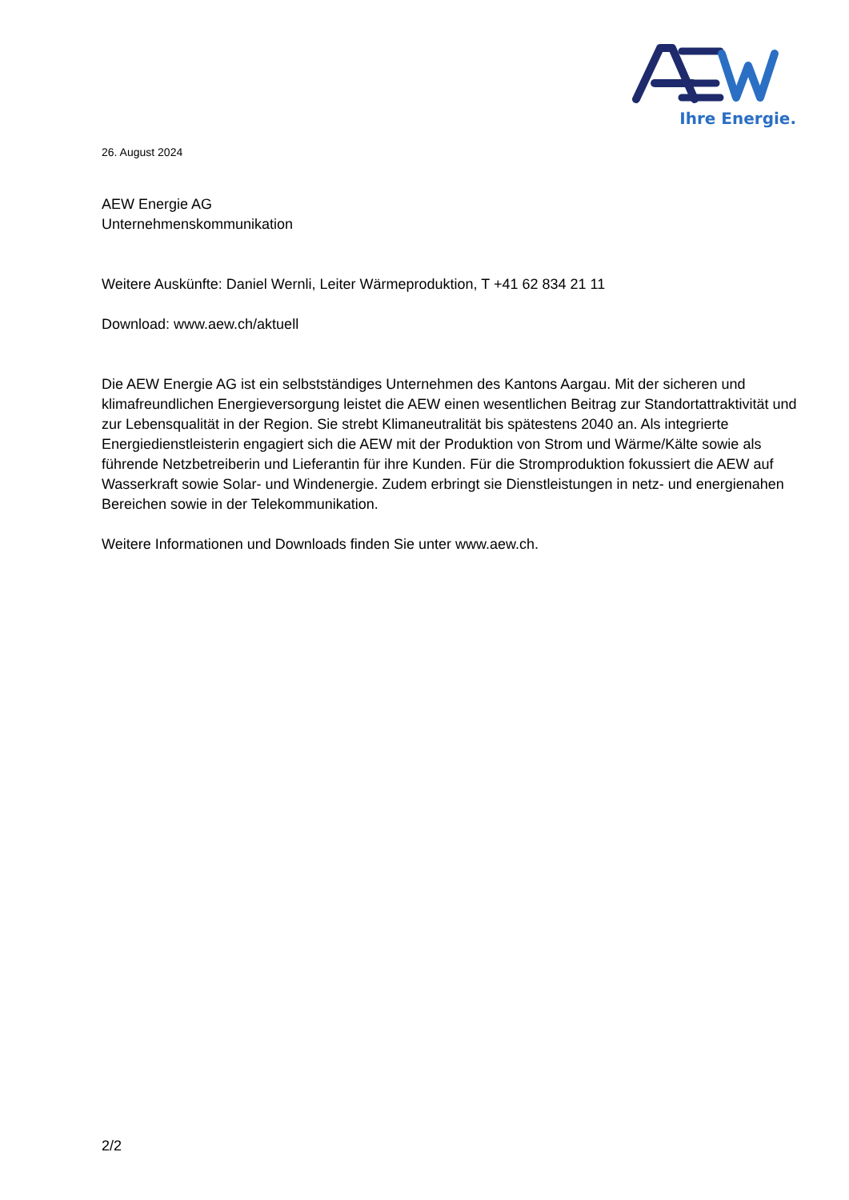Ihre Energie.
26. August 2024
AEW Energie AG
Unternehmenskommunikation
Weitere Auskünfte: Daniel Wernli, Leiter Wärmeproduktion, T +41 62 834 21 11
Download: www.aew.ch/aktuell
Die AEW Energie AG ist ein selbstständiges Unternehmen des Kantons Aargau. Mit der sicheren und klimafreundlichen Energieversorgung leistet die AEW einen wesentlichen Beitrag zur Standortattraktivität und zur Lebensqualität in der Region. Sie strebt Klimaneutralität bis spätestens 2040 an. Als integrierte Energiedienstleisterin engagiert sich die AEW mit der Produktion von Strom und Wärme/Kälte sowie als führende Netzbetreiberin und Lieferantin für ihre Kunden. Für die Stromproduktion fokussiert die AEW auf Wasserkraft sowie Solar- und Windenergie. Zudem erbringt sie Dienstleistungen in netz- und energienahen Bereichen sowie in der Telekommunikation.
Weitere Informationen und Downloads finden Sie unter www.aew.ch.
2/2